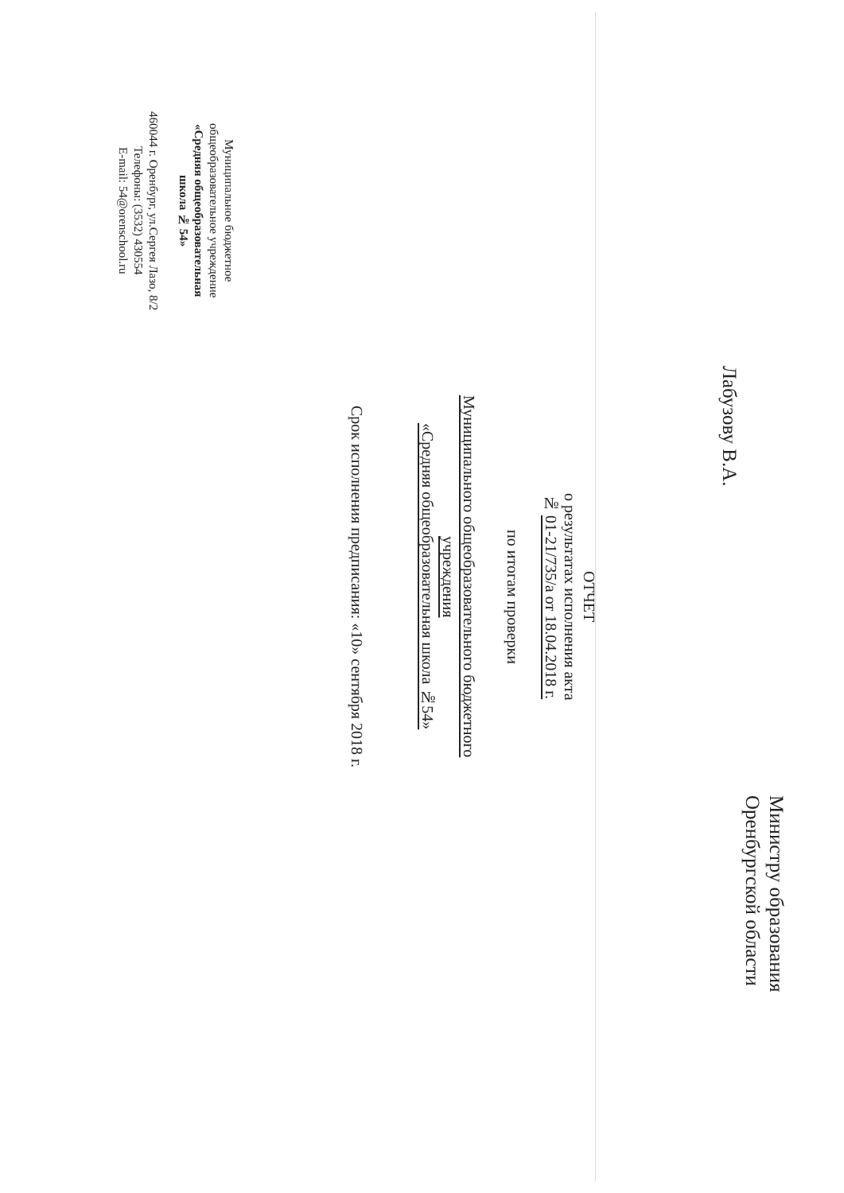Министру образования
Оренбургской области
Лабузову В.А.
ОТЧЕТ
о результатах исполнения акта
№ 01-21/735/а от 18.04.2018 г.
по итогам проверки
Муниципального общеобразовательного бюджетного учреждения
«Средняя общеобразовательная школа №54»
Срок исполнения предписания: «10» сентября 2018 г.
Муниципальное бюджетное
общеобразовательное учреждение
«Средняя общеобразовательная
школа № 54»
460044 г. Оренбург, ул.Сергея Лазо, 8/2
Телефоны: (3532) 430554
E-mail: 54@orenschool.ru